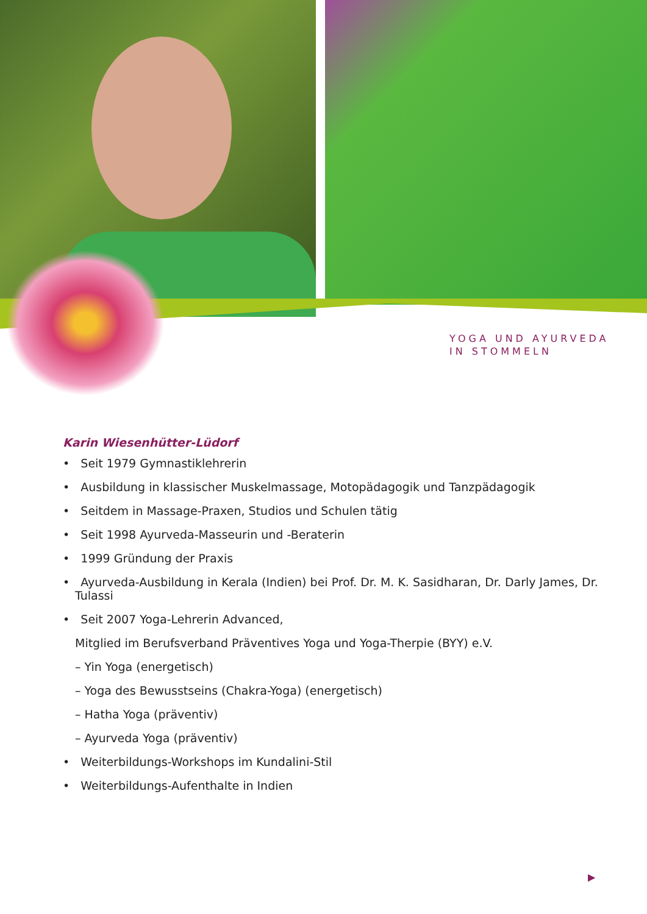YOGA UND AYURVEDA
IN STOMMELN
Karin Wiesenhütter-Lüdorf
• Seit 1979 Gymnastiklehrerin
• Ausbildung in klassischer Muskelmassage, Motopädagogik und Tanzpädagogik
• Seitdem in Massage-Praxen, Studios und Schulen tätig
• Seit 1998 Ayurveda-Masseurin und -Beraterin
• 1999 Gründung der Praxis
• Ayurveda-Ausbildung in Kerala (Indien) bei Prof. Dr. M. K. Sasidharan, Dr. Darly James, Dr. Tulassi
• Seit 2007 Yoga-Lehrerin Advanced,
Mitglied im Berufsverband Präventives Yoga und Yoga-Therpie (BYY) e.V.
– Yin Yoga (energetisch)
– Yoga des Bewusstseins (Chakra-Yoga) (energetisch)
– Hatha Yoga (präventiv)
– Ayurveda Yoga (präventiv)
• Weiterbildungs-Workshops im Kundalini-Stil
• Weiterbildungs-Aufenthalte in Indien
▶